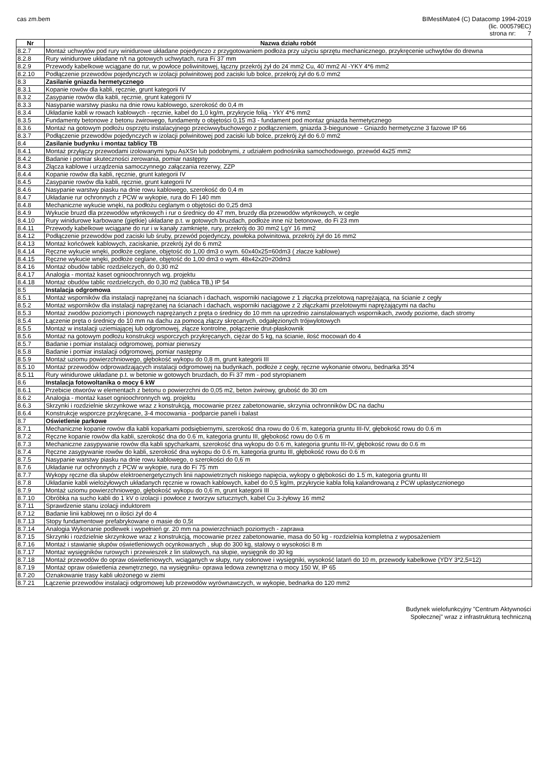cas zm.bem BIMestiMate4 (C) Datacomp 1994-2019
(lic. 000579EC)
strona nr: 7
| Nr | Nazwa działu robót |
| --- | --- |
| 8.2.7 | Montaż uchwytów pod rury winidurowe układane pojedynczo z przygotowaniem podłoża przy użyciu sprzętu mechanicznego, przykręcenie uchwytów do drewna |
| 8.2.8 | Rury winidurowe układane n/t na gotowych uchwytach, rura Fi˙37˙mm |
| 8.2.9 | Przewody kabelkowe wciągane do rur, w powłoce poliwinitowej, łączny przekrój żył do 24˙mm2 Cu, 40˙mm2 Al -YKY 4*6 mm2 |
| 8.2.10 | Podłączenie przewodów pojedynczych w izolacji polwinitowej pod zaciski lub bolce, przekrój żył do 6.0˙mm2 |
| 8.3 | Zasilanie gniazda hermetycznego |
| 8.3.1 | Kopanie rowów dla kabli, ręcznie, grunt kategorii IV |
| 8.3.2 | Zasypanie rowów dla kabli, ręcznie, grunt kategorii IV |
| 8.3.3 | Nasypanie warstwy piasku na dnie rowu kablowego, szerokość do 0,4 m |
| 8.3.4 | Układanie kabli w rowach kablowych - ręcznie, kabel do 1,0 kg/m, przykrycie folią - YkY 4*6 mm2 |
| 8.3.5 | Fundamenty betonowe z betonu żwirowego, fundamenty o objętości 0,15˙m3 - fundament pod montaz gniazda hermetycznego |
| 8.3.6 | Montaż na gotowym podłożu osprzętu instalacyjnego przeciwwybuchowego z podłączeniem, gniazda 3-biegunowe - Gniazdo hermetyczne 3 fazowe IP 66 |
| 8.3.7 | Podłączenie przewodów pojedynczych w izolacji polwinitowej pod zaciski lub bolce, przekrój żył do 6.0˙mm2 |
| 8.4 | Zasilanie budynku i montaz tablicy TB |
| 8.4.1 | Montaż przyłączy przewodami izolowanymi typu AsXSn lub podobnymi, z udziałem podnośnika samochodowego, przewód 4x25˙mm2 |
| 8.4.2 | Badanie i pomiar skuteczności zerowania, pomiar następny |
| 8.4.3 | Złącza kablowe i urządzenia samoczynnego załączania rezerwy, ZZP |
| 8.4.4 | Kopanie rowów dla kabli, ręcznie, grunt kategorii IV |
| 8.4.5 | Zasypanie rowów dla kabli, ręcznie, grunt kategorii IV |
| 8.4.6 | Nasypanie warstwy piasku na dnie rowu kablowego, szerokość do 0,4 m |
| 8.4.7 | Układanie rur ochronnych z PCW w wykopie, rura do Fi 140 mm |
| 8.4.8 | Mechaniczne wykucie wnęki, na podłożu ceglanym o objętości do 0,25 dm3 |
| 8.4.9 | Wykucie bruzd dla przewodów wtynkowych i rur o średnicy do 47 mm, bruzdy dla przewodów wtynkowych, w cegle |
| 8.4.10 | Rury winidurowe karbowane (giętkie) układane p.t. w gotowych bruzdach, podłoże inne niż betonowe, do Fi 23 mm |
| 8.4.11 | Przewody kabelkowe wciągane do rur i w kanały zamknięte, rury, przekrój do 30 mm2 LgY 16 mm2 |
| 8.4.12 | Podłączenie przewodów pod zaciski lub śruby, przewód pojedynczy, powłoka polwinitowa, przekrój żył do 16 mm2 |
| 8.4.13 | Montaż końcówek kablowych, zaciskanie, przekrój żył do 6 mm2 |
| 8.4.14 | Ręczne wykucie wnęki, podłoże ceglane, objętość do 1,00 dm3 o wym. 60x40x25=60dm3 ( złacze kablowe) |
| 8.4.15 | Ręczne wykucie wnęki, podłoże ceglane, objętość do 1,00 dm3 o wym. 48x42x20=20dm3 |
| 8.4.16 | Montaż obudów tablic rozdzielczych, do 0,30 m2 |
| 8.4.17 | Analogia - montaż kaset ognioochronnych wg. projektu |
| 8.4.18 | Montaż obudów tablic rozdzielczych, do 0,30 m2 (tablica TB,) IP 54 |
| 8.5 | Instalacja odgromowa |
| 8.5.1 | Montaż wsporników dla instalacji naprężanej na ścianach i dachach, wsporniki naciągowe z 1 złączką przelotową naprężającą, na ścianie z cegły |
| 8.5.2 | Montaż wsporników dla instalacji naprężanej na ścianach i dachach, wsporniki naciągowe z 2 złączkami przelotowymi naprężającymi na dachu |
| 8.5.3 | Montaż zwodów poziomych i pionowych naprężanych z pręta o średnicy do 10 mm na uprzednio zainstalowanych wspornikach, zwody poziome, dach stromy |
| 8.5.4 | Łączenie pręta o średnicy do 10 mm na dachu za pomocą złączy skręcanych, odgałęzionych trójwylotowych |
| 8.5.5 | Montaż w instalacji uziemiającej lub odgromowej, złącze kontrolne, połączenie drut-płaskownik |
| 8.5.6 | Montaż na gotowym podłożu konstrukcji wsporczych przykręcanych, ciężar do 5 kg, na ścianie, ilość mocowań do 4 |
| 8.5.7 | Badanie i pomiar instalacji odgromowej, pomiar pierwszy |
| 8.5.8 | Badanie i pomiar instalacji odgromowej, pomiar następny |
| 8.5.9 | Montaż uziomu powierzchniowego, głębokość wykopu do 0,8 m, grunt kategorii III |
| 8.5.10 | Montaż przewodów odprowadzających instalacji odgromowej na budynkach, podłoże z cegły, ręczne wykonanie otworu, bednarka 35*4 |
| 8.5.11 | Rury winidurowe układane p.t. w betonie w gotowych bruzdach, do Fi 37 mm - pod styropianem |
| 8.6 | Instalacja fotowoltanika o mocy 6 kW |
| 8.6.1 | Przebicie otworów w elementach z betonu o powierzchni do 0,05 m2, beton żwirowy, grubość do 30 cm |
| 8.6.2 | Analogia - montaż kaset ognioochronnych wg. projektu |
| 8.6.3 | Skrzynki i rozdzielnie skrzynkowe wraz z konstrukcją, mocowanie przez zabetonowanie, skrzynia ochronników DC na dachu |
| 8.6.4 | Konstrukcje wsporcze przykręcane, 3-4 mocowania - podparcie paneli i balast |
| 8.7 | Oświetlenie parkowe |
| 8.7.1 | Mechaniczne kopanie rowów dla kabli koparkami podsiębiernymi, szerokość dna rowu do 0.6˙m, kategoria gruntu III-IV, głębokość rowu do 0.6˙m |
| 8.7.2 | Ręczne kopanie rowów dla kabli, szerokość dna do 0.6˙m, kategoria gruntu III, głębokość rowu do 0.6˙m |
| 8.7.3 | Mechaniczne zasypywanie rowów dla kabli spycharkami, szerokość dna wykopu do 0.6˙m, kategoria gruntu III-IV, głębokość rowu do 0.6˙m |
| 8.7.4 | Ręczne zasypywanie rowów do kabli, szerokość dna wykopu do 0.6˙m, kategoria gruntu III, głębokość rowu do 0.6˙m |
| 8.7.5 | Nasypanie warstwy piasku na dnie rowu kablowego, o szerokości do 0,6˙m |
| 8.7.6 | Układanie rur ochronnych z PCW w wykopie, rura do Fi˙75˙mm |
| 8.7.7 | Wykopy ręczne dla słupów elektroenergetycznych linii napowietrznych niskiego napięcia, wykopy o głębokości do 1.5˙m, kategoria gruntu III |
| 8.7.8 | Układanie kabli wielożyłowych układanych ręcznie w rowach kablowych, kabel do 0,5˙kg/m, przykrycie kabla folią kalandrowaną z PCW uplastycznionego |
| 8.7.9 | Montaż uziomu powierzchniowego, głębokość wykopu do 0,6˙m, grunt kategorii III |
| 8.7.10 | Obróbka na sucho kabli do 1˙kV o izolacji i powłoce z tworzyw sztucznych, kabel Cu 3-żyłowy 16˙mm2 |
| 8.7.11 | Sprawdzenie stanu izolacji induktorem |
| 8.7.12 | Badanie linii kablowej nn o ilości żył do 4 |
| 8.7.13 | Stopy fundamentowe prefabrykowane o masie do 0,5t |
| 8.7.14 | Analogia Wykonanie podlewek i wypełnień gr. 20 mm na powierzchniach poziomych - zaprawa |
| 8.7.15 | Skrzynki i rozdzielnie skrzynkowe wraz z konstrukcją, mocowanie przez zabetonowanie, masa do 50 kg - rozdzielnia kompletna z wyposażeniem |
| 8.7.16 | Montaż i stawianie słupów oświetleniowych ocynkowanych , słup do 300 kg, stalowy o wysokości 8 m |
| 8.7.17 | Montaż wysięgników rurowych i przewieszek z lin stalowych, na słupie, wysięgnik do 30 kg |
| 8.7.18 | Montaż przewodów do opraw oświetleniowych, wciąganych w słupy, rury osłonowe i wysięgniki, wysokość latarń do 10 m, przewody kabelkowe (YDY 3*2,5=12) |
| 8.7.19 | Montaż opraw oświetlenia zewnętrznego, na wysięgniku- oprawa ledowa zewnętrzna o mocy 150 W, IP 65 |
| 8.7.20 | Oznakowanie trasy kabli ułożonego w ziemi |
| 8.7.21 | Łączenie przewodów instalacji odgromowej lub przewodów wyrównawczych, w wykopie, bednarka do 120 mm2 |
Budynek wielofunkcyjny "Centrum Aktywności
Społecznej" wraz z infrastrukturą techniczną